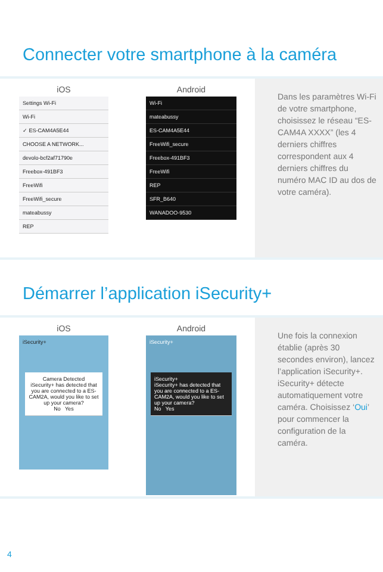Connecter votre smartphone à la caméra
iOS
Settings Wi-Fi
Wi-Fi
✓ ES-CAM4A5E44
CHOOSE A NETWORK...
devolo-bcf2af71790e
Freebox-491BF3
FreeWifi
FreeWifi_secure
mateabussy
REP
Android
Wi-Fi
mateabussy
ES-CAM4A5E44
FreeWifi_secure
Freebox-491BF3
FreeWifi
REP
SFR_B640
WANADOO-9530
Dans les paramètres Wi-Fi de votre smartphone, choisissez le réseau “ES-CAM4A XXXX” (les 4 derniers chiffres correspondent aux 4 derniers chiffres du numéro MAC ID au dos de votre caméra).
Démarrer l’application iSecurity+
iOS
iSecurity+
Camera Detected
iSecurity+ has detected that you are connected to a ES-CAM2A, would you like to set up your camera?
No Yes
Android
iSecurity+
iSecurity+
iSecurity+ has detected that you are connected to a ES-CAM2A, would you like to set up your camera?
No Yes
Une fois la connexion établie (après 30 secondes environ), lancez l’application iSecurity+. iSecurity+ détecte automatiquement votre caméra. Choisissez ‘Oui’ pour commencer la configuration de la caméra.
4